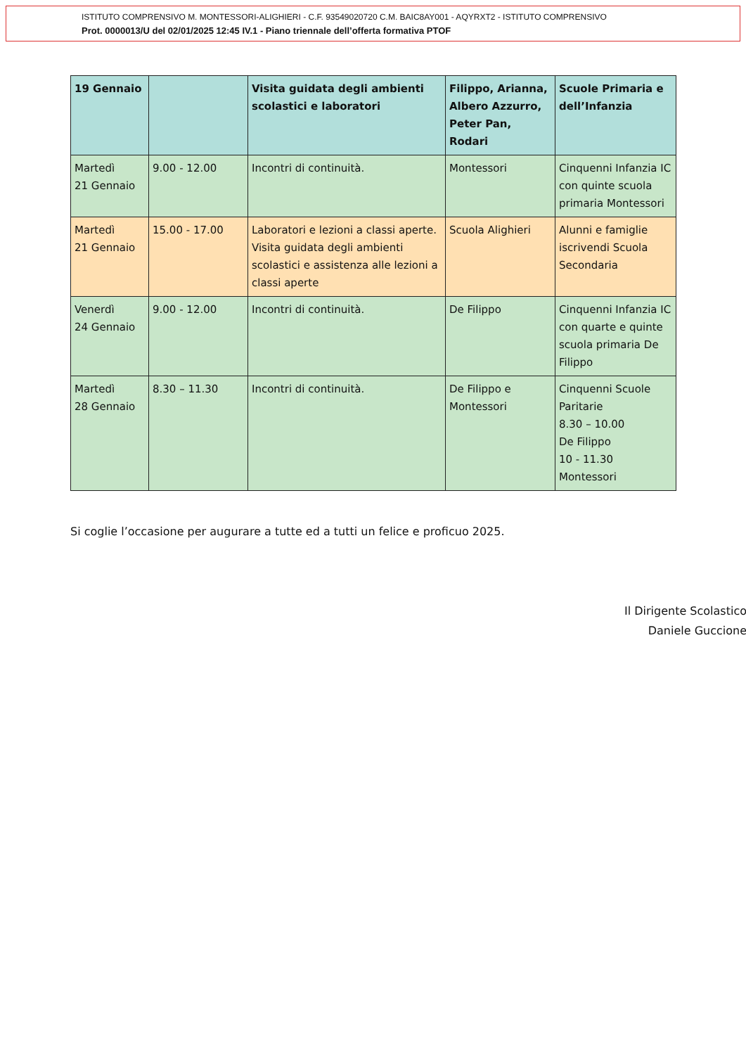ISTITUTO COMPRENSIVO M. MONTESSORI-ALIGHIERI - C.F. 93549020720 C.M. BAIC8AY001 - AQYRXT2 - ISTITUTO COMPRENSIVO
Prot. 0000013/U del 02/01/2025 12:45 IV.1 - Piano triennale dell’offerta formativa PTOF
| 19 Gennaio | | Visita guidata degli ambienti scolastici e laboratori | Filippo, Arianna, Albero Azzurro, Peter Pan, Rodari | Scuole Primaria e dell’Infanzia |
| Martedì 21 Gennaio | 9.00 - 12.00 | Incontri di continuità. | Montessori | Cinquenni Infanzia IC con quinte scuola primaria Montessori |
| Martedì 21 Gennaio | 15.00 - 17.00 | Laboratori e lezioni a classi aperte. Visita guidata degli ambienti scolastici e assistenza alle lezioni a classi aperte | Scuola Alighieri | Alunni e famiglie iscrivendi Scuola Secondaria |
| Venerdì 24 Gennaio | 9.00 - 12.00 | Incontri di continuità. | De Filippo | Cinquenni Infanzia IC con quarte e quinte scuola primaria De Filippo |
| Martedì 28 Gennaio | 8.30 – 11.30 | Incontri di continuità. | De Filippo e Montessori | Cinquenni Scuole Paritarie 8.30 – 10.00 De Filippo 10 - 11.30 Montessori |
Si coglie l’occasione per augurare a tutte ed a tutti un felice e proficuo 2025.
Il Dirigente Scolastico
Daniele Guccione